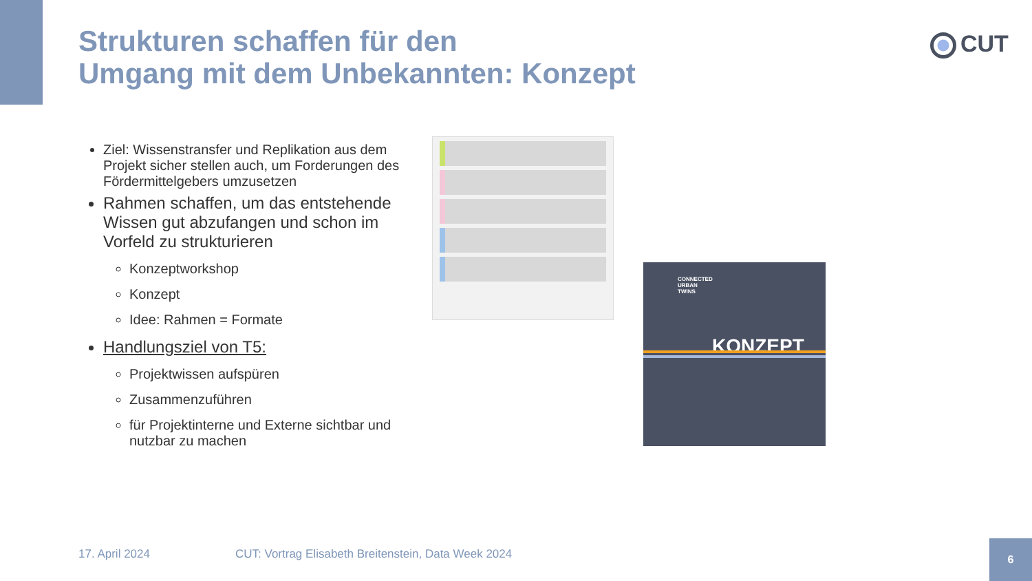Strukturen schaffen für den
Umgang mit dem Unbekannten: Konzept
CUT
Ziel: Wissenstransfer und Replikation aus dem Projekt sicher stellen auch, um Forderungen des Fördermittelgebers umzusetzen
Rahmen schaffen, um das entstehende Wissen gut abzufangen und schon im Vorfeld zu strukturieren
Konzeptworkshop
Konzept
Idee: Rahmen = Formate
Handlungsziel von T5:
Projektwissen aufspüren
Zusammenzuführen
für Projektinterne und Externe sichtbar und nutzbar zu machen
CONNECTED
URBAN
TWINS
KONZEPT
17. April 2024
CUT: Vortrag Elisabeth Breitenstein, Data Week 2024
6